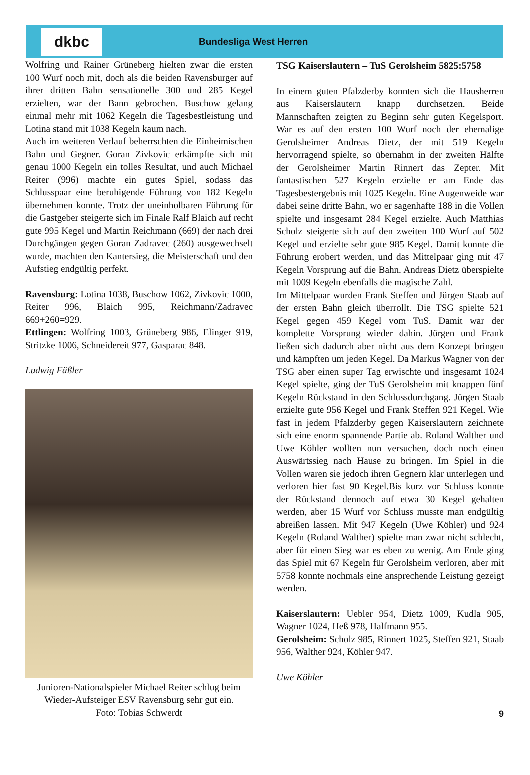dkbc
Bundesliga West Herren
Wolfring und Rainer Grüneberg hielten zwar die ersten 100 Wurf noch mit, doch als die beiden Ravensburger auf ihrer dritten Bahn sensationelle 300 und 285 Kegel erzielten, war der Bann gebrochen. Buschow gelang einmal mehr mit 1062 Kegeln die Tagesbestleistung und Lotina stand mit 1038 Kegeln kaum nach.
Auch im weiteren Verlauf beherrschten die Einheimischen Bahn und Gegner. Goran Zivkovic erkämpfte sich mit genau 1000 Kegeln ein tolles Resultat, und auch Michael Reiter (996) machte ein gutes Spiel, sodass das Schlusspaar eine beruhigende Führung von 182 Kegeln übernehmen konnte. Trotz der uneinholbaren Führung für die Gastgeber steigerte sich im Finale Ralf Blaich auf recht gute 995 Kegel und Martin Reichmann (669) der nach drei Durchgängen gegen Goran Zadravec (260) ausgewechselt wurde, machten den Kantersieg, die Meisterschaft und den Aufstieg endgültig perfekt.
Ravensburg: Lotina 1038, Buschow 1062, Zivkovic 1000, Reiter 996, Blaich 995, Reichmann/Zadravec 669+260=929.
Ettlingen: Wolfring 1003, Grüneberg 986, Elinger 919, Stritzke 1006, Schneidereit 977, Gasparac 848.
Ludwig Fäßler
Junioren-Nationalspieler Michael Reiter schlug beim Wieder-Aufsteiger ESV Ravensburg sehr gut ein.
Foto: Tobias Schwerdt
TSG Kaiserslautern – TuS Gerolsheim 5825:5758
In einem guten Pfalzderby konnten sich die Hausherren aus Kaiserslautern knapp durchsetzen. Beide Mannschaften zeigten zu Beginn sehr guten Kegelsport. War es auf den ersten 100 Wurf noch der ehemalige Gerolsheimer Andreas Dietz, der mit 519 Kegeln hervorragend spielte, so übernahm in der zweiten Hälfte der Gerolsheimer Martin Rinnert das Zepter. Mit fantastischen 527 Kegeln erzielte er am Ende das Tagesbestergebnis mit 1025 Kegeln. Eine Augenweide war dabei seine dritte Bahn, wo er sagenhafte 188 in die Vollen spielte und insgesamt 284 Kegel erzielte. Auch Matthias Scholz steigerte sich auf den zweiten 100 Wurf auf 502 Kegel und erzielte sehr gute 985 Kegel. Damit konnte die Führung erobert werden, und das Mittelpaar ging mit 47 Kegeln Vorsprung auf die Bahn. Andreas Dietz überspielte mit 1009 Kegeln ebenfalls die magische Zahl.
Im Mittelpaar wurden Frank Steffen und Jürgen Staab auf der ersten Bahn gleich überrollt. Die TSG spielte 521 Kegel gegen 459 Kegel vom TuS. Damit war der komplette Vorsprung wieder dahin. Jürgen und Frank ließen sich dadurch aber nicht aus dem Konzept bringen und kämpften um jeden Kegel. Da Markus Wagner von der TSG aber einen super Tag erwischte und insgesamt 1024 Kegel spielte, ging der TuS Gerolsheim mit knappen fünf Kegeln Rückstand in den Schlussdurchgang. Jürgen Staab erzielte gute 956 Kegel und Frank Steffen 921 Kegel. Wie fast in jedem Pfalzderby gegen Kaiserslautern zeichnete sich eine enorm spannende Partie ab. Roland Walther und Uwe Köhler wollten nun versuchen, doch noch einen Auswärtssieg nach Hause zu bringen. Im Spiel in die Vollen waren sie jedoch ihren Gegnern klar unterlegen und verloren hier fast 90 Kegel.Bis kurz vor Schluss konnte der Rückstand dennoch auf etwa 30 Kegel gehalten werden, aber 15 Wurf vor Schluss musste man endgültig abreißen lassen. Mit 947 Kegeln (Uwe Köhler) und 924 Kegeln (Roland Walther) spielte man zwar nicht schlecht, aber für einen Sieg war es eben zu wenig. Am Ende ging das Spiel mit 67 Kegeln für Gerolsheim verloren, aber mit 5758 konnte nochmals eine ansprechende Leistung gezeigt werden.
Kaiserslautern: Uebler 954, Dietz 1009, Kudla 905, Wagner 1024, Heß 978, Halfmann 955.
Gerolsheim: Scholz 985, Rinnert 1025, Steffen 921, Staab 956, Walther 924, Köhler 947.
Uwe Köhler
9